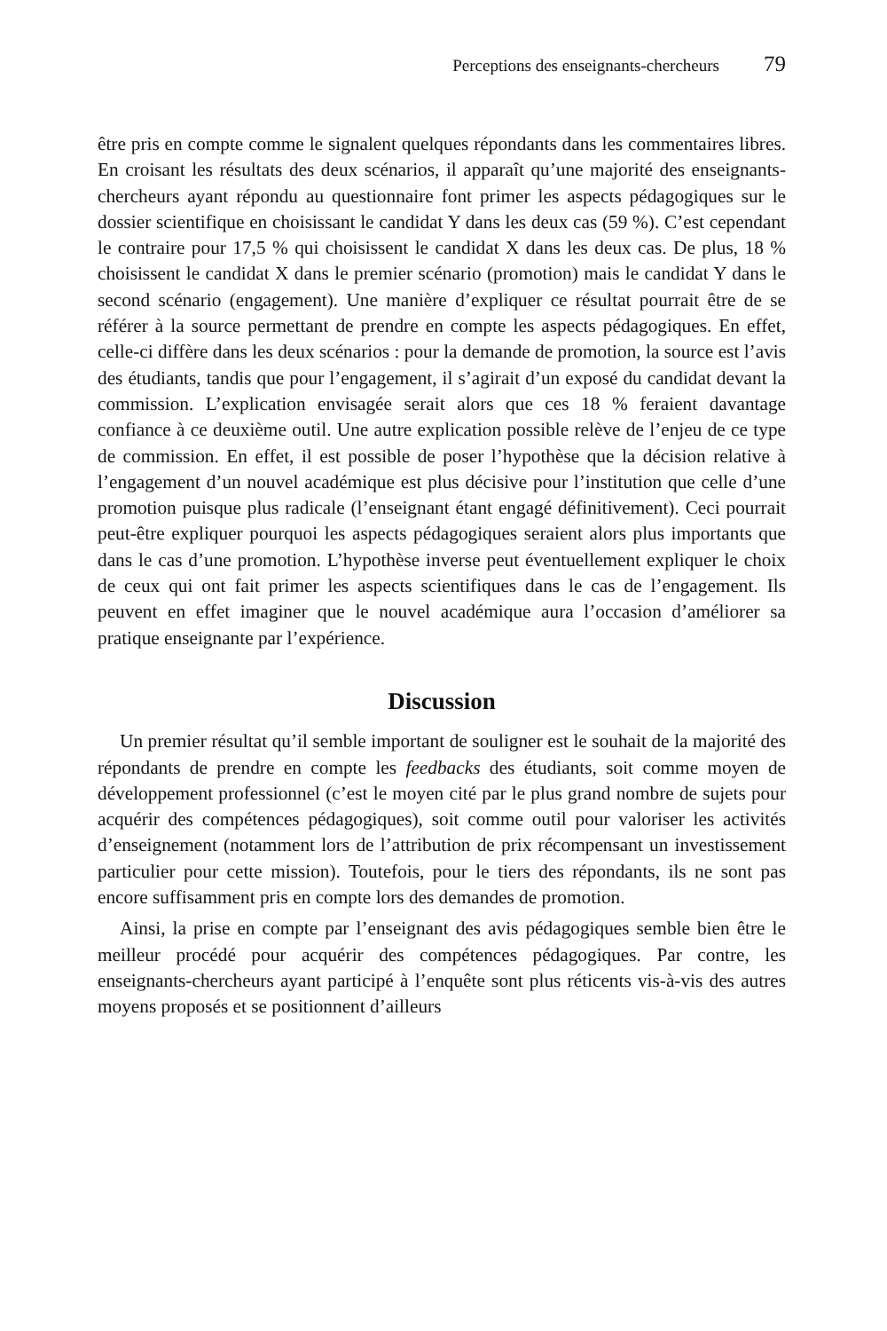Perceptions des enseignants-chercheurs 79
être pris en compte comme le signalent quelques répondants dans les commentaires libres. En croisant les résultats des deux scénarios, il apparaît qu’une majorité des enseignants-chercheurs ayant répondu au questionnaire font primer les aspects pédagogiques sur le dossier scientifique en choisissant le candidat Y dans les deux cas (59 %). C’est cependant le contraire pour 17,5 % qui choisissent le candidat X dans les deux cas. De plus, 18 % choisissent le candidat X dans le premier scénario (promotion) mais le candidat Y dans le second scénario (engagement). Une manière d’expliquer ce résultat pourrait être de se référer à la source permettant de prendre en compte les aspects pédagogiques. En effet, celle-ci diffère dans les deux scénarios : pour la demande de promotion, la source est l’avis des étudiants, tandis que pour l’engagement, il s’agirait d’un exposé du candidat devant la commission. L’explication envisagée serait alors que ces 18 % feraient davantage confiance à ce deuxième outil. Une autre explication possible relève de l’enjeu de ce type de commission. En effet, il est possible de poser l’hypothèse que la décision relative à l’engagement d’un nouvel académique est plus décisive pour l’institution que celle d’une promotion puisque plus radicale (l’enseignant étant engagé définitivement). Ceci pourrait peut-être expliquer pourquoi les aspects pédagogiques seraient alors plus importants que dans le cas d’une promotion. L’hypothèse inverse peut éventuellement expliquer le choix de ceux qui ont fait primer les aspects scientifiques dans le cas de l’engagement. Ils peuvent en effet imaginer que le nouvel académique aura l’occasion d’améliorer sa pratique enseignante par l’expérience.
Discussion
Un premier résultat qu’il semble important de souligner est le souhait de la majorité des répondants de prendre en compte les feedbacks des étudiants, soit comme moyen de développement professionnel (c’est le moyen cité par le plus grand nombre de sujets pour acquérir des compétences pédagogiques), soit comme outil pour valoriser les activités d’enseignement (notamment lors de l’attribution de prix récompensant un investissement particulier pour cette mission). Toutefois, pour le tiers des répondants, ils ne sont pas encore suffisamment pris en compte lors des demandes de promotion.
Ainsi, la prise en compte par l’enseignant des avis pédagogiques semble bien être le meilleur procédé pour acquérir des compétences pédagogiques. Par contre, les enseignants-chercheurs ayant participé à l’enquête sont plus réticents vis-à-vis des autres moyens proposés et se positionnent d’ailleurs